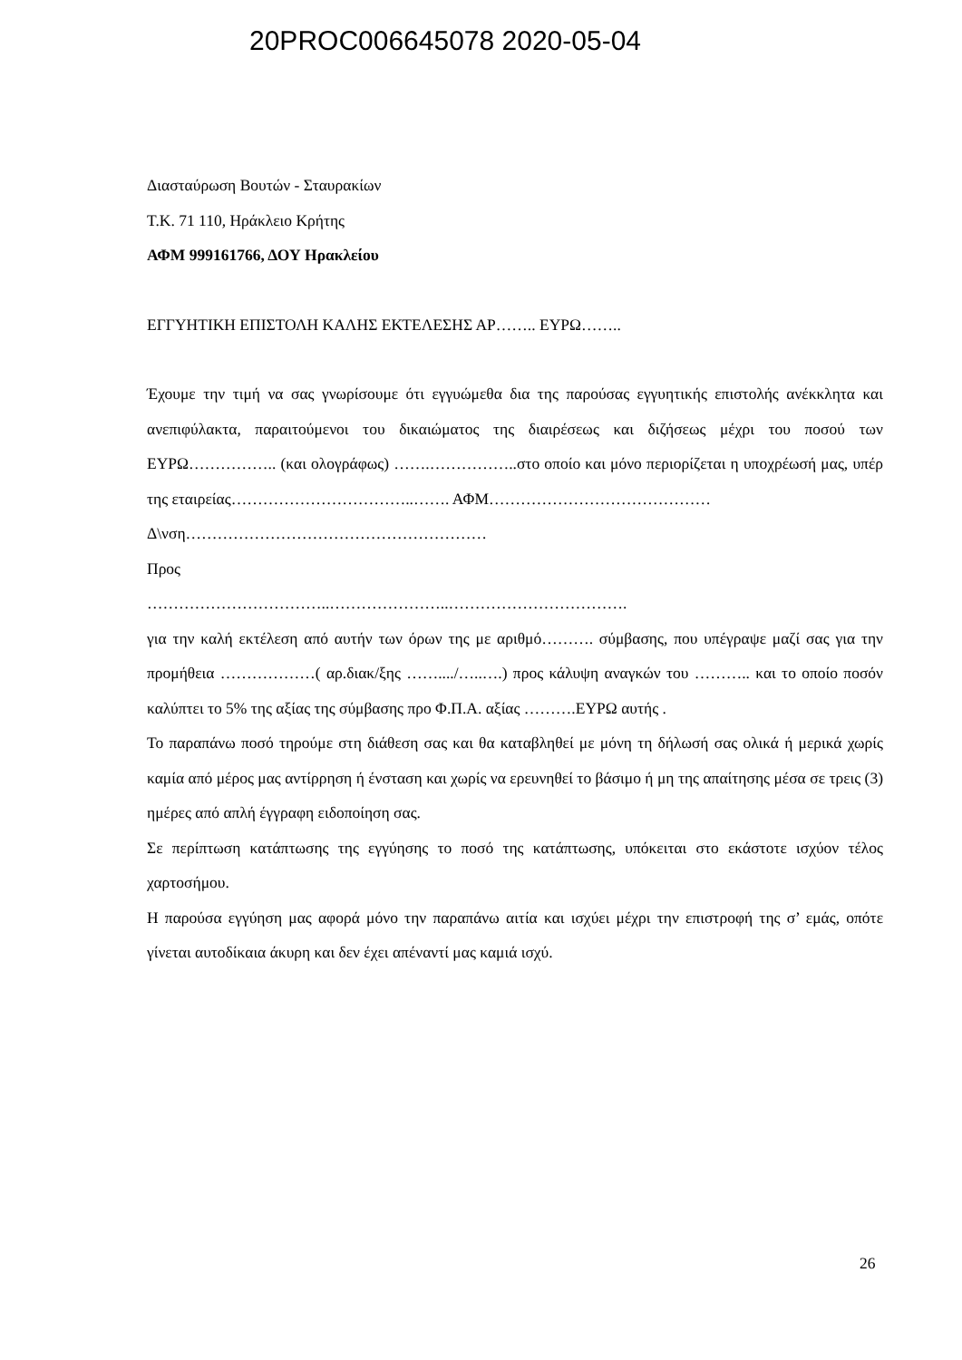20PROC006645078 2020-05-04
Διασταύρωση Βουτών - Σταυρακίων
Τ.Κ. 71 110, Ηράκλειο Κρήτης
ΑΦΜ 999161766, ΔΟΥ Ηρακλείου
ΕΓΓΥΗΤΙΚΗ ΕΠΙΣΤΟΛΗ ΚΑΛΗΣ ΕΚΤΕΛΕΣΗΣ ΑΡ…….. ΕΥΡΩ……..
Έχουμε την τιμή να σας γνωρίσουμε ότι εγγυώμεθα δια της παρούσας εγγυητικής επιστολής ανέκκλητα και ανεπιφύλακτα, παραιτούμενοι του δικαιώματος της διαιρέσεως και διζήσεως μέχρι του ποσού των ΕΥΡΩ…………….. (και ολογράφως) …….……………..στο οποίο και μόνο περιορίζεται η υποχρέωσή μας, υπέρ της εταιρείας……………………………..……. ΑΦΜ……………………………………
Δ\νση…………………………………………………
Προς
……………………………..…………………..…………………………….
για την καλή εκτέλεση από αυτήν των όρων της με αριθμό………. σύμβασης, που υπέγραψε μαζί σας για την προμήθεια ………………( αρ.διακ/ξης ……..../…..….) προς κάλυψη αναγκών του ……….. και το οποίο ποσόν καλύπτει το 5% της αξίας της σύμβασης προ Φ.Π.Α. αξίας ……….ΕΥΡΩ αυτής .
Το παραπάνω ποσό τηρούμε στη διάθεση σας και θα καταβληθεί με μόνη τη δήλωσή σας ολικά ή μερικά χωρίς καμία από μέρος μας αντίρρηση ή ένσταση και χωρίς να ερευνηθεί το βάσιμο ή μη της απαίτησης μέσα σε τρεις (3) ημέρες από απλή έγγραφη ειδοποίηση σας.
Σε περίπτωση κατάπτωσης της εγγύησης το ποσό της κατάπτωσης, υπόκειται στο εκάστοτε ισχύον τέλος χαρτοσήμου.
Η παρούσα εγγύηση μας αφορά μόνο την παραπάνω αιτία και ισχύει μέχρι την επιστροφή της σ’ εμάς, οπότε γίνεται αυτοδίκαια άκυρη και δεν έχει απέναντί μας καμιά ισχύ.
26